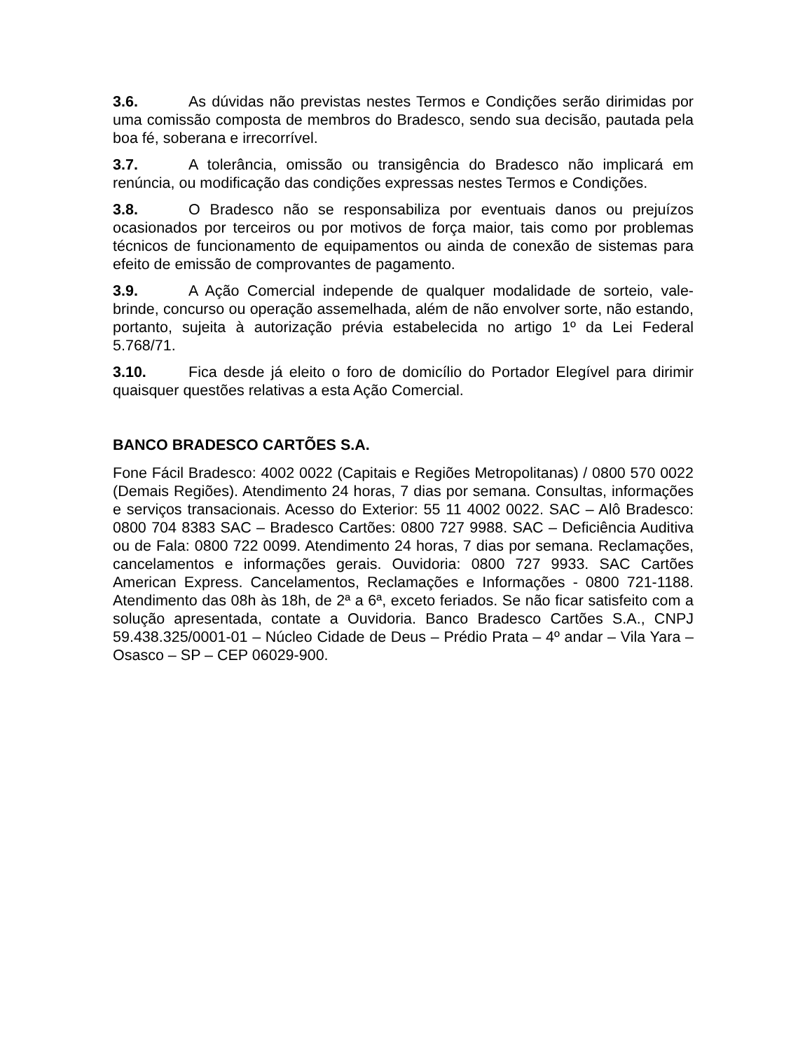3.6. As dúvidas não previstas nestes Termos e Condições serão dirimidas por uma comissão composta de membros do Bradesco, sendo sua decisão, pautada pela boa fé, soberana e irrecorrível.
3.7. A tolerância, omissão ou transigência do Bradesco não implicará em renúncia, ou modificação das condições expressas nestes Termos e Condições.
3.8. O Bradesco não se responsabiliza por eventuais danos ou prejuízos ocasionados por terceiros ou por motivos de força maior, tais como por problemas técnicos de funcionamento de equipamentos ou ainda de conexão de sistemas para efeito de emissão de comprovantes de pagamento.
3.9. A Ação Comercial independe de qualquer modalidade de sorteio, vale-brinde, concurso ou operação assemelhada, além de não envolver sorte, não estando, portanto, sujeita à autorização prévia estabelecida no artigo 1º da Lei Federal 5.768/71.
3.10. Fica desde já eleito o foro de domicílio do Portador Elegível para dirimir quaisquer questões relativas a esta Ação Comercial.
BANCO BRADESCO CARTÕES S.A.
Fone Fácil Bradesco: 4002 0022 (Capitais e Regiões Metropolitanas) / 0800 570 0022 (Demais Regiões). Atendimento 24 horas, 7 dias por semana. Consultas, informações e serviços transacionais. Acesso do Exterior: 55 11 4002 0022. SAC – Alô Bradesco: 0800 704 8383 SAC – Bradesco Cartões: 0800 727 9988. SAC – Deficiência Auditiva ou de Fala: 0800 722 0099. Atendimento 24 horas, 7 dias por semana. Reclamações, cancelamentos e informações gerais. Ouvidoria: 0800 727 9933. SAC Cartões American Express. Cancelamentos, Reclamações e Informações - 0800 721-1188. Atendimento das 08h às 18h, de 2ª a 6ª, exceto feriados. Se não ficar satisfeito com a solução apresentada, contate a Ouvidoria. Banco Bradesco Cartões S.A., CNPJ 59.438.325/0001-01 – Núcleo Cidade de Deus – Prédio Prata – 4º andar – Vila Yara – Osasco – SP – CEP 06029-900.